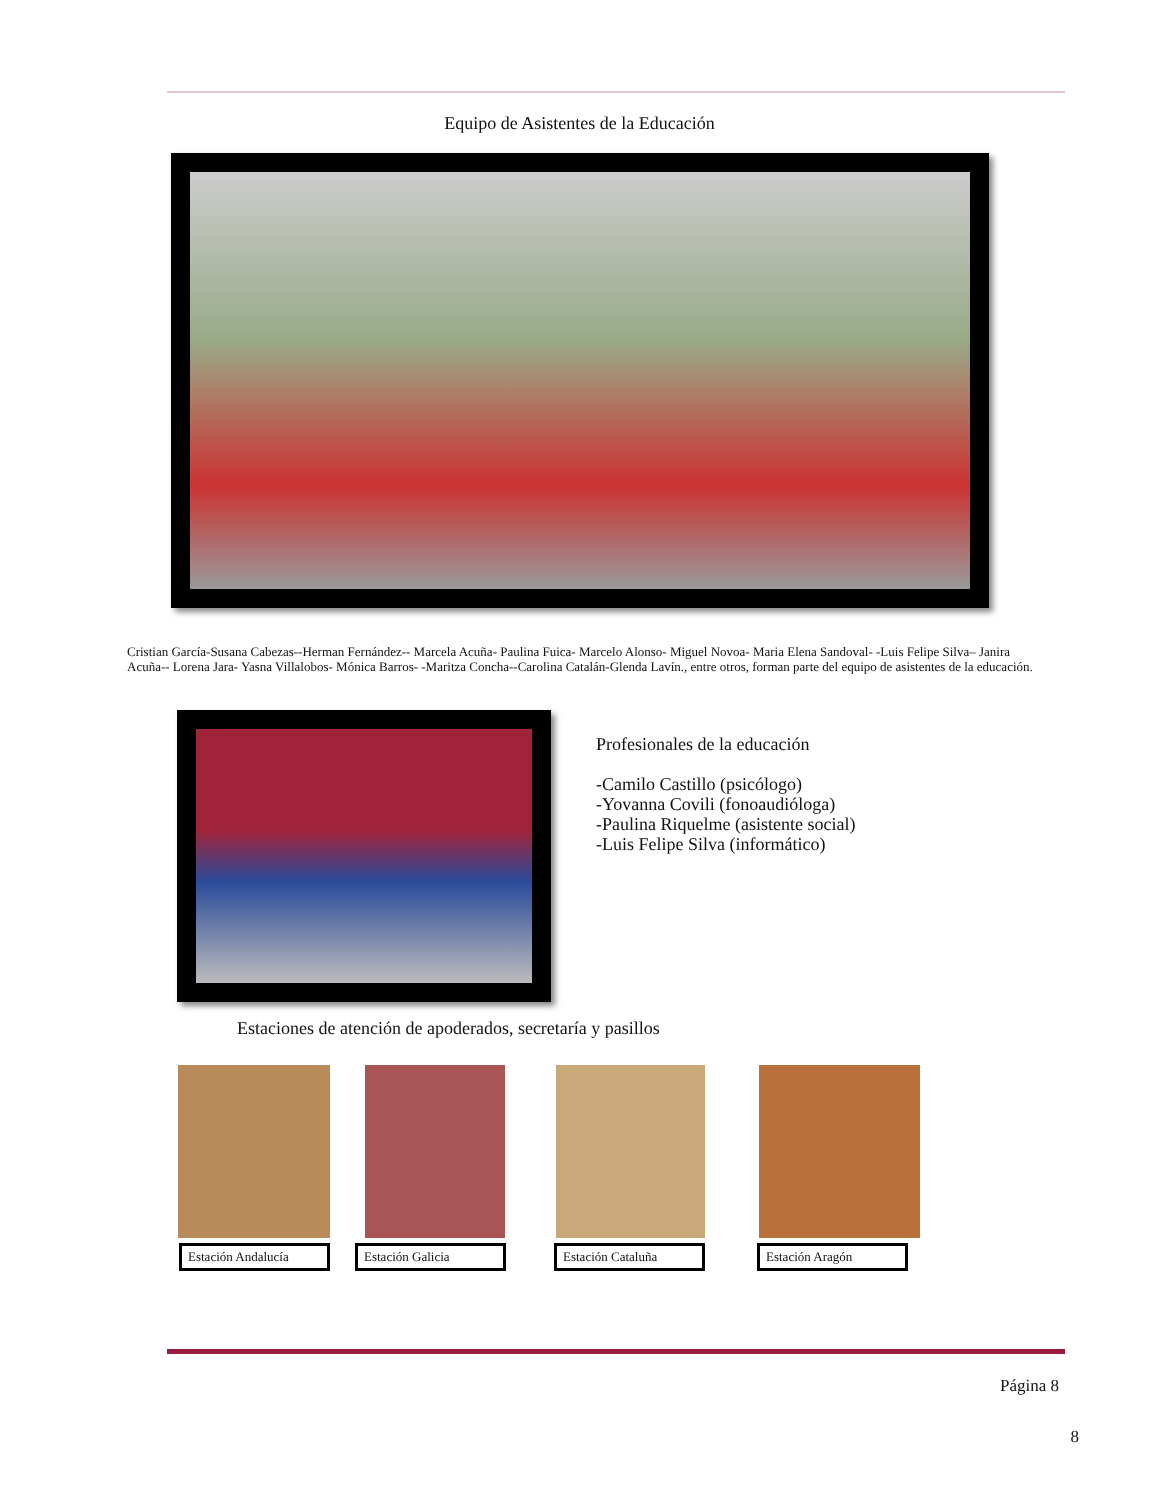Equipo de Asistentes de la Educación
Cristian García-Susana Cabezas--Herman Fernández-- Marcela Acuña- Paulina Fuica- Marcelo Alonso- Miguel Novoa- Maria Elena Sandoval- -Luis Felipe Silva– Janira Acuña-- Lorena Jara- Yasna Villalobos- Mónica Barros- -Maritza Concha--Carolina Catalán-Glenda Lavín., entre otros, forman parte del equipo de asistentes de la educación.
Profesionales de la educación
-Camilo Castillo (psicólogo)
-Yovanna Covili (fonoaudióloga)
-Paulina Riquelme (asistente social)
-Luis Felipe Silva (informático)
Estaciones de atención de apoderados, secretaría y pasillos
Estación Andalucía Estación Galicia Estación Cataluña Estación Aragón
Página 8
8